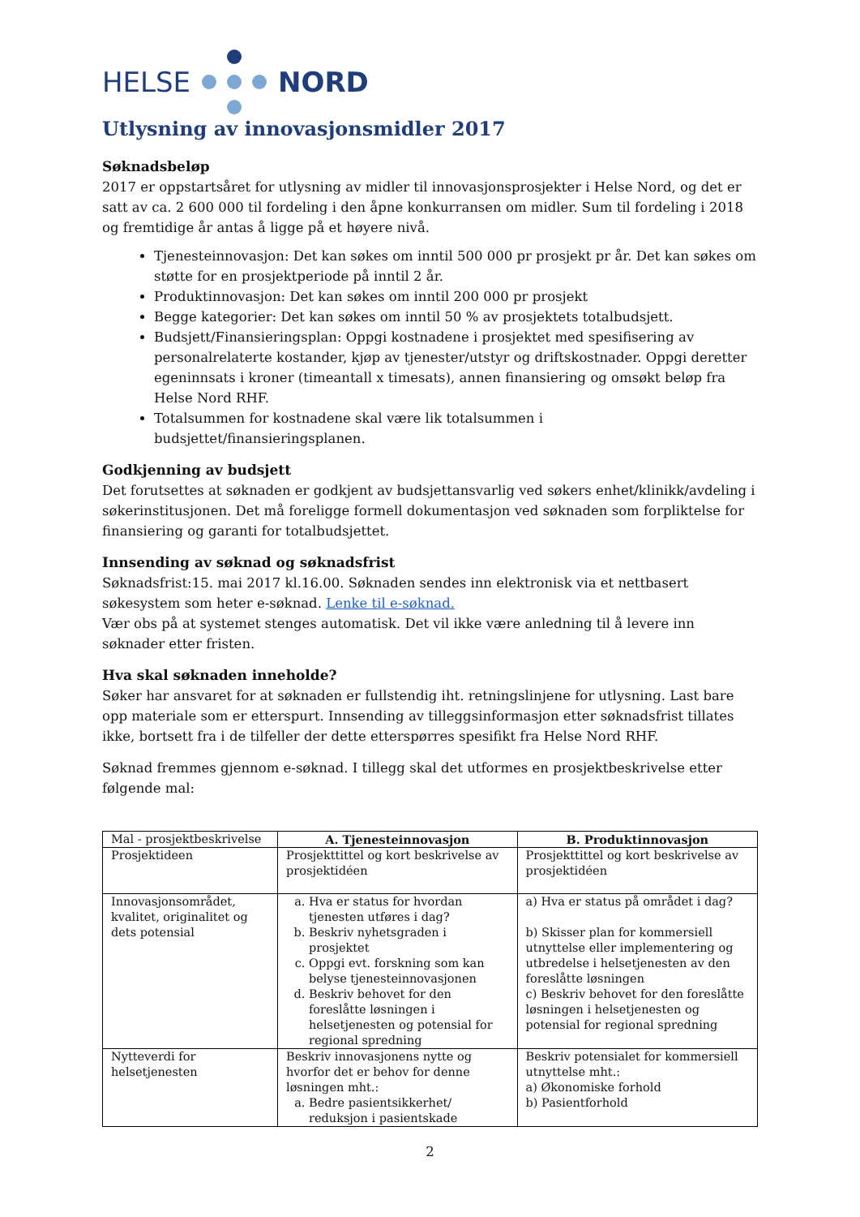HELSE NORD
Utlysning av innovasjonsmidler 2017
Søknadsbeløp
2017 er oppstartsåret for utlysning av midler til innovasjonsprosjekter i Helse Nord, og det er satt av ca. 2 600 000 til fordeling i den åpne konkurransen om midler. Sum til fordeling i 2018 og fremtidige år antas å ligge på et høyere nivå.
Tjenesteinnovasjon: Det kan søkes om inntil 500 000 pr prosjekt pr år. Det kan søkes om støtte for en prosjektperiode på inntil 2 år.
Produktinnovasjon: Det kan søkes om inntil 200 000 pr prosjekt
Begge kategorier: Det kan søkes om inntil 50 % av prosjektets totalbudsjett.
Budsjett/Finansieringsplan: Oppgi kostnadene i prosjektet med spesifisering av personalrelaterte kostander, kjøp av tjenester/utstyr og driftskostnader. Oppgi deretter egeninnsats i kroner (timeantall x timesats), annen finansiering og omsøkt beløp fra Helse Nord RHF.
Totalsummen for kostnadene skal være lik totalsummen i budsjettet/finansieringsplanen.
Godkjenning av budsjett
Det forutsettes at søknaden er godkjent av budsjettansvarlig ved søkers enhet/klinikk/avdeling i søkerinstitusjonen. Det må foreligge formell dokumentasjon ved søknaden som forpliktelse for finansiering og garanti for totalbudsjettet.
Innsending av søknad og søknadsfrist
Søknadsfrist:15. mai 2017 kl.16.00. Søknaden sendes inn elektronisk via et nettbasert søkesystem som heter e-søknad. Lenke til e-søknad.
Vær obs på at systemet stenges automatisk. Det vil ikke være anledning til å levere inn søknader etter fristen.
Hva skal søknaden inneholde?
Søker har ansvaret for at søknaden er fullstendig iht. retningslinjene for utlysning. Last bare opp materiale som er etterspurt. Innsending av tilleggsinformasjon etter søknadsfrist tillates ikke, bortsett fra i de tilfeller der dette etterspørres spesifikt fra Helse Nord RHF.
Søknad fremmes gjennom e-søknad. I tillegg skal det utformes en prosjektbeskrivelse etter følgende mal:
| Mal - prosjektbeskrivelse | A. Tjenesteinnovasjon | B. Produktinnovasjon |
| Prosjektideen | Prosjekttittel og kort beskrivelse av prosjektidéen | Prosjekttittel og kort beskrivelse av prosjektidéen |
| Innovasjonsområdet, kvalitet, originalitet og dets potensial | a. Hva er status for hvordan tjenesten utføres i dag? b. Beskriv nyhetsgraden i prosjektet c. Oppgi evt. forskning som kan belyse tjenesteinnovasjonen d. Beskriv behovet for den foreslåtte løsningen i helsetjenesten og potensial for regional spredning | a) Hva er status på området i dag? b) Skisser plan for kommersiell utnyttelse eller implementering og utbredelse i helsetjenesten av den foreslåtte løsningen c) Beskriv behovet for den foreslåtte løsningen i helsetjenesten og potensial for regional spredning |
| Nytteverdi for helsetjenesten | Beskriv innovasjonens nytte og hvorfor det er behov for denne løsningen mht.: a. Bedre pasientsikkerhet/ reduksjon i pasientskade | Beskriv potensialet for kommersiell utnyttelse mht.: a) Økonomiske forhold b) Pasientforhold |
2